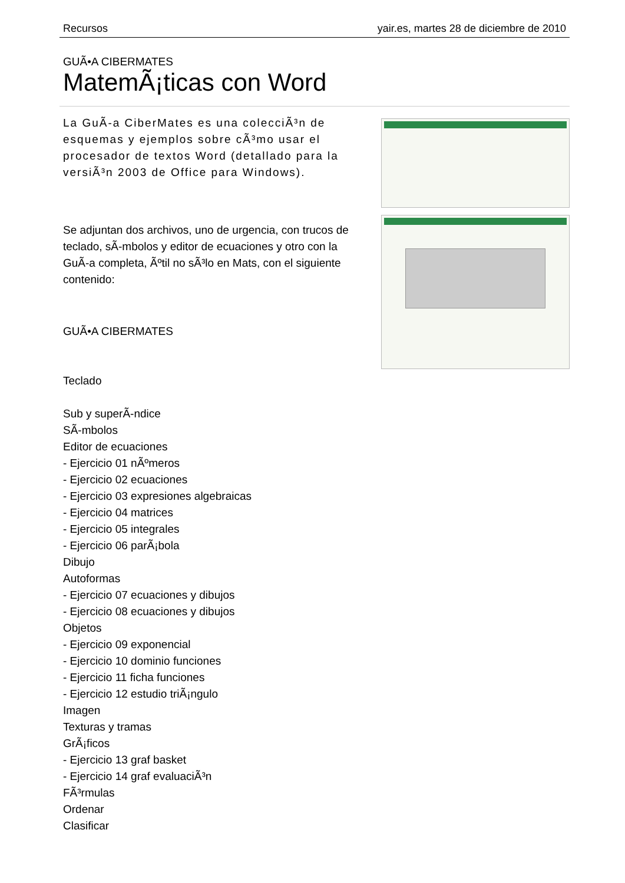Recursos yair.es, martes 28 de diciembre de 2010
GUÃ•A CIBERMATES
MatemÃ¡ticas con Word
La GuÃ-a CiberMates es una colecciÃ³n de esquemas y ejemplos sobre cÃ³mo usar el procesador de textos Word (detallado para la versiÃ³n 2003 de Office para Windows).
Se adjuntan dos archivos, uno de urgencia, con trucos de teclado, sÃ-mbolos y editor de ecuaciones y otro con la GuÃ-a completa, Ãºtil no sÃ³lo en Mats, con el siguiente contenido:
GUÃ•A CIBERMATES
Teclado
Sub y superÃ-ndice
SÃ-mbolos
Editor de ecuaciones
- Ejercicio 01 nÃºmeros
- Ejercicio 02 ecuaciones
- Ejercicio 03 expresiones algebraicas
- Ejercicio 04 matrices
- Ejercicio 05 integrales
- Ejercicio 06 parÃ¡bola
Dibujo
Autoformas
- Ejercicio 07 ecuaciones y dibujos
- Ejercicio 08 ecuaciones y dibujos
Objetos
- Ejercicio 09 exponencial
- Ejercicio 10 dominio funciones
- Ejercicio 11 ficha funciones
- Ejercicio 12 estudio triÃ¡ngulo
Imagen
Texturas y tramas
GrÃ¡ficos
- Ejercicio 13 graf basket
- Ejercicio 14 graf evaluaciÃ³n
FÃ³rmulas
Ordenar
Clasificar